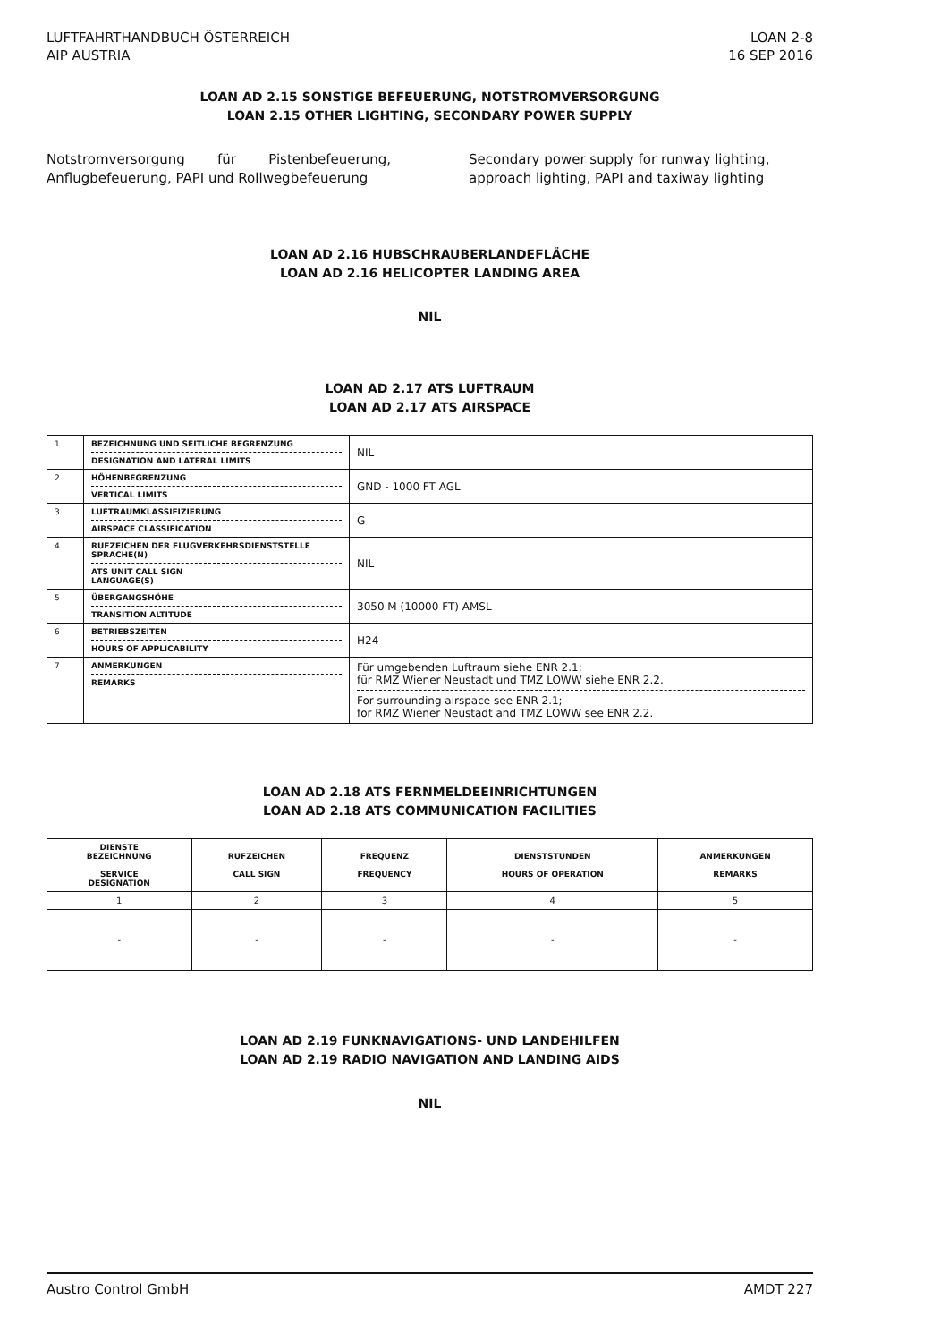LUFTFAHRTHANDBUCH ÖSTERREICH
AIP AUSTRIA
LOAN 2-8
16 SEP 2016
LOAN AD 2.15 SONSTIGE BEFEUERUNG, NOTSTROMVERSORGUNG
LOAN 2.15 OTHER LIGHTING, SECONDARY POWER SUPPLY
Notstromversorgung für Pistenbefeuerung, Anflugbefeuerung, PAPI und Rollwegbefeuerung
Secondary power supply for runway lighting, approach lighting, PAPI and taxiway lighting
LOAN AD 2.16 HUBSCHRAUBERLANDEFLÄCHE
LOAN AD 2.16 HELICOPTER LANDING AREA
NIL
LOAN AD 2.17 ATS LUFTRAUM
LOAN AD 2.17 ATS AIRSPACE
| 1 | BEZEICHNUNG UND SEITLICHE BEGRENZUNG DESIGNATION AND LATERAL LIMITS | NIL |
| 2 | HÖHENBEGRENZUNG VERTICAL LIMITS | GND - 1000 FT AGL |
| 3 | LUFTRAUMKLASSIFIZIERUNG AIRSPACE CLASSIFICATION | G |
| 4 | RUFZEICHEN DER FLUGVERKEHRSDIENSTSTELLE SPRACHE(N) ATS UNIT CALL SIGN LANGUAGE(S) | NIL |
| 5 | ÜBERGANGSHÖHE TRANSITION ALTITUDE | 3050 M (10000 FT) AMSL |
| 6 | BETRIEBSZEITEN HOURS OF APPLICABILITY | H24 |
| 7 | ANMERKUNGEN REMARKS | Für umgebenden Luftraum siehe ENR 2.1; für RMZ Wiener Neustadt und TMZ LOWW siehe ENR 2.2. For surrounding airspace see ENR 2.1; for RMZ Wiener Neustadt and TMZ LOWW see ENR 2.2. |
LOAN AD 2.18 ATS FERNMELDEEINRICHTUNGEN
LOAN AD 2.18 ATS COMMUNICATION FACILITIES
| DIENSTE BEZEICHNUNG SERVICE DESIGNATION | RUFZEICHEN CALL SIGN | FREQUENZ FREQUENCY | DIENSTSTUNDEN HOURS OF OPERATION | ANMERKUNGEN REMARKS |
| --- | --- | --- | --- | --- |
| 1 | 2 | 3 | 4 | 5 |
| - | - | - | - | - |
LOAN AD 2.19 FUNKNAVIGATIONS- UND LANDEHILFEN
LOAN AD 2.19 RADIO NAVIGATION AND LANDING AIDS
NIL
Austro Control GmbH AMDT 227